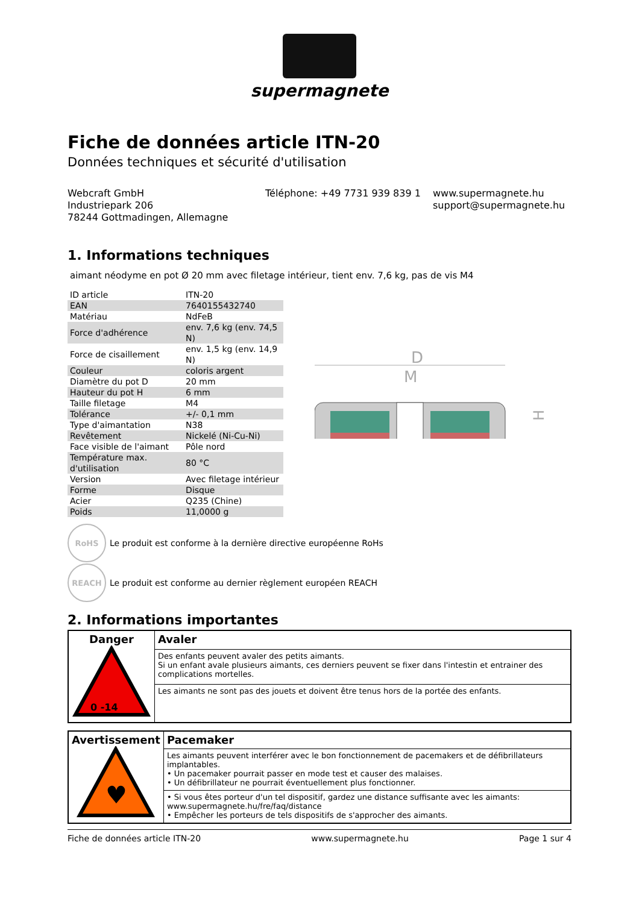supermagnete
Fiche de données article ITN-20
Données techniques et sécurité d'utilisation
Webcraft GmbH
Industriepark 206
78244 Gottmadingen, Allemagne
Téléphone: +49 7731 939 839 1
www.supermagnete.hu
support@supermagnete.hu
1. Informations techniques
aimant néodyme en pot Ø 20 mm avec filetage intérieur, tient env. 7,6 kg, pas de vis M4
| ID article | ITN-20 |
| EAN | 7640155432740 |
| Matériau | NdFeB |
| Force d'adhérence | env. 7,6 kg (env. 74,5 N) |
| Force de cisaillement | env. 1,5 kg (env. 14,9 N) |
| Couleur | coloris argent |
| Diamètre du pot D | 20 mm |
| Hauteur du pot H | 6 mm |
| Taille filetage | M4 |
| Tolérance | +/- 0,1 mm |
| Type d'aimantation | N38 |
| Revêtement | Nickelé (Ni-Cu-Ni) |
| Face visible de l'aimant | Pôle nord |
| Température max. d'utilisation | 80 °C |
| Version | Avec filetage intérieur |
| Forme | Disque |
| Acier | Q235 (Chine) |
| Poids | 11,0000 g |
D
M
H
RoHS
Le produit est conforme à la dernière directive européenne RoHs
REACH
Le produit est conforme au dernier règlement européen REACH
2. Informations importantes
| Danger 0 -14 | Avaler |
| | Des enfants peuvent avaler des petits aimants. Si un enfant avale plusieurs aimants, ces derniers peuvent se fixer dans l'intestin et entrainer des complications mortelles. |
| | Les aimants ne sont pas des jouets et doivent être tenus hors de la portée des enfants. |
| Avertissement ♥ | Pacemaker |
| | Les aimants peuvent interférer avec le bon fonctionnement de pacemakers et de défibrillateurs implantables. • Un pacemaker pourrait passer en mode test et causer des malaises. • Un défibrillateur ne pourrait éventuellement plus fonctionner. |
| | • Si vous êtes porteur d'un tel dispositif, gardez une distance suffisante avec les aimants: www.supermagnete.hu/fre/faq/distance • Empêcher les porteurs de tels dispositifs de s'approcher des aimants. |
Fiche de données article ITN-20 www.supermagnete.hu Page 1 sur 4